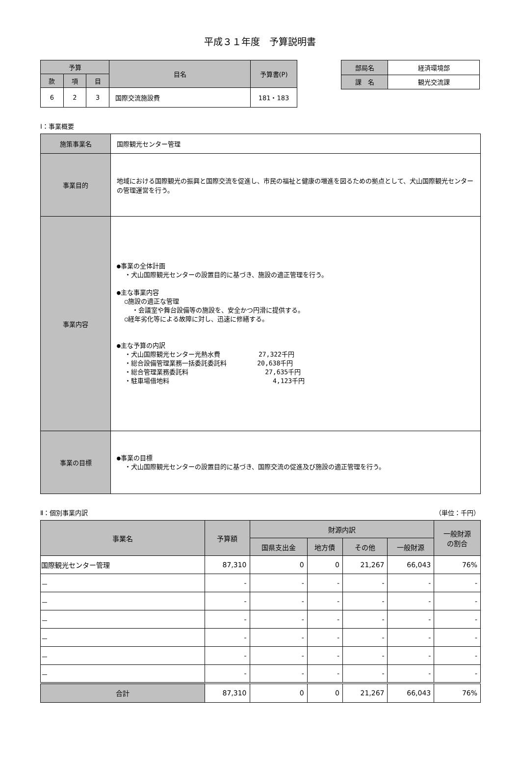平成３１年度　予算説明書
| 予算 | | | 目名 | 予算書(P) |
| --- | --- | --- | --- | --- |
| 款 | 項 | 目 | | |
| 6 | 2 | 3 | 国際交流施設費 | 181・183 |
| 部局名 | 経済環境部 |
| 課 名 | 観光交流課 |
Ⅰ：事業概要
| 施策事業名 | 国際観光センター管理 |
| 事業目的 | 地域における国際観光の振興と国際交流を促進し、市民の福祉と健康の増進を図るための拠点として、犬山国際観光センターの管理運営を行う。 |
| 事業内容 | ●事業の全体計画 ・犬山国際観光センターの設置目的に基づき、施設の適正管理を行う。 ●主な事業内容 ○施設の適正な管理 ・会議室や舞台設備等の施設を、安全かつ円滑に提供する。 ○経年劣化等による故障に対し、迅速に修繕する。 ●主な予算の内訳 ・犬山国際観光センター光熱水費 27,322千円 ・総合設備管理業務一括委託委託料 20,638千円 ・総合管理業務委託料 27,635千円 ・駐車場借地料 4,123千円 |
| 事業の目標 | ●事業の目標 ・犬山国際観光センターの設置目的に基づき、国際交流の促進及び施設の適正管理を行う。 |
Ⅱ：個別事業内訳 （単位：千円）
| 事業名 | 予算額 | 財源内訳 | | | | 一般財源 の割合 |
| --- | --- | --- | --- | --- | --- | --- |
| | | 国県支出金 | 地方債 | その他 | 一般財源 | |
| 国際観光センター管理 | 87,310 | 0 | 0 | 21,267 | 66,043 | 76% |
| － | - | - | - | - | - | - |
| － | - | - | - | - | - | - |
| － | - | - | - | - | - | - |
| － | - | - | - | - | - | - |
| － | - | - | - | - | - | - |
| － | - | - | - | - | - | - |
| 合計 | 87,310 | 0 | 0 | 21,267 | 66,043 | 76% |